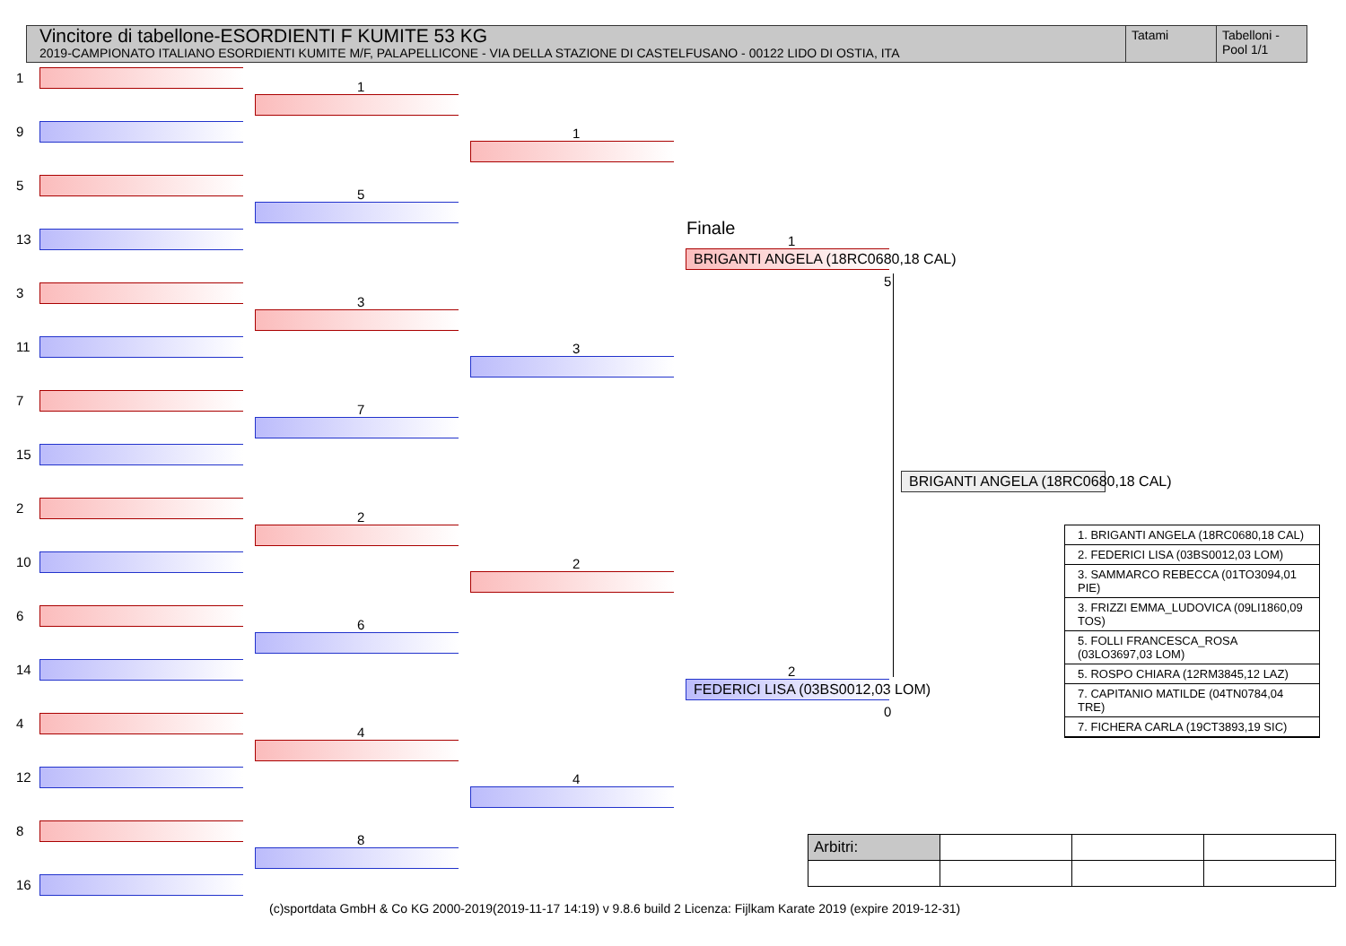Vincitore di tabellone-ESORDIENTI F KUMITE 53 KG
2019-CAMPIONATO ITALIANO ESORDIENTI KUMITE M/F, PALAPELLICONE - VIA DELLA STAZIONE DI CASTELFUSANO - 00122 LIDO DI OSTIA, ITA
Tatami Tabelloni - Pool 1/1
1
9
5
13
3
11
7
15
2
10
6
14
4
12
8
16
1
5
3
7
2
6
4
8
1
3
2
4
Finale
1
BRIGANTI ANGELA (18RC0680,18 CAL)
5
2
FEDERICI LISA (03BS0012,03 LOM)
0
BRIGANTI ANGELA (18RC0680,18 CAL)
1. BRIGANTI ANGELA (18RC0680,18 CAL)
2. FEDERICI LISA (03BS0012,03 LOM)
3. SAMMARCO REBECCA (01TO3094,01 PIE)
3. FRIZZI EMMA_LUDOVICA (09LI1860,09 TOS)
5. FOLLI FRANCESCA_ROSA (03LO3697,03 LOM)
5. ROSPO CHIARA (12RM3845,12 LAZ)
7. CAPITANIO MATILDE (04TN0784,04 TRE)
7. FICHERA CARLA (19CT3893,19 SIC)
| Arbitri: | | | |
(c)sportdata GmbH & Co KG 2000-2019(2019-11-17 14:19) v 9.8.6 build 2 Licenza: Fijlkam Karate 2019 (expire 2019-12-31)